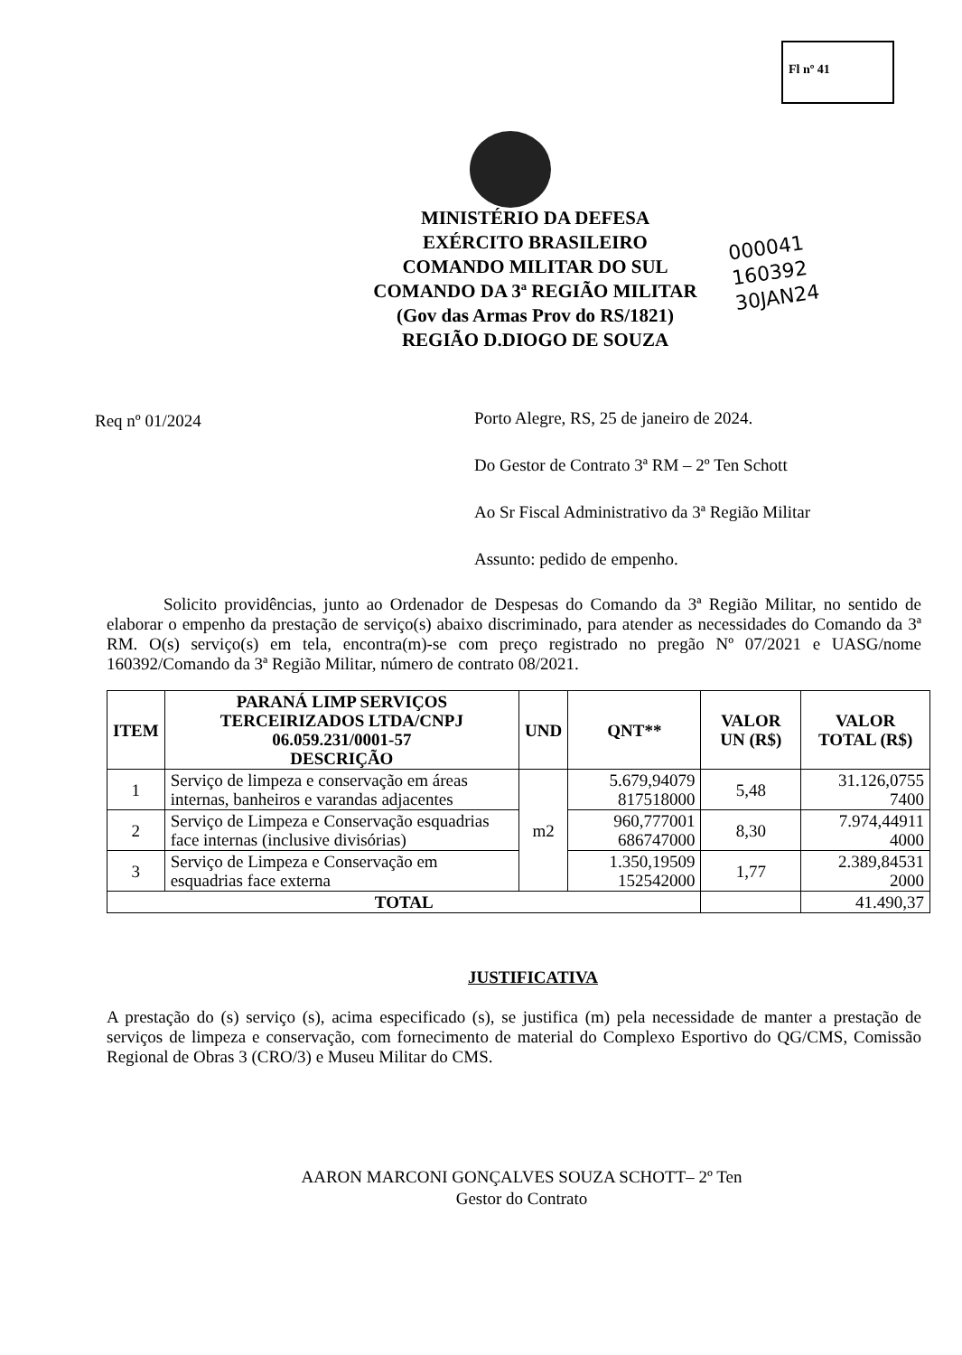Fl nº 41
MINISTÉRIO DA DEFESA
EXÉRCITO BRASILEIRO
COMANDO MILITAR DO SUL
COMANDO DA 3ª REGIÃO MILITAR
(Gov das Armas Prov do RS/1821)
REGIÃO D.DIOGO DE SOUZA
000041
160392
30JAN24
Req nº 01/2024
Porto Alegre, RS, 25 de janeiro de 2024.
Do Gestor de Contrato 3ª RM – 2º Ten Schott
Ao Sr Fiscal Administrativo da 3ª Região Militar
Assunto: pedido de empenho.
Solicito providências, junto ao Ordenador de Despesas do Comando da 3ª Região Militar, no sentido de elaborar o empenho da prestação de serviço(s) abaixo discriminado, para atender as necessidades do Comando da 3ª RM. O(s) serviço(s) em tela, encontra(m)-se com preço registrado no pregão Nº 07/2021 e UASG/nome 160392/Comando da 3ª Região Militar, número de contrato 08/2021.
| ITEM | PARANÁ LIMP SERVIÇOS TERCEIRIZADOS LTDA/CNPJ 06.059.231/0001-57 DESCRIÇÃO | UND | QNT** | VALOR UN (R$) | VALOR TOTAL (R$) |
| --- | --- | --- | --- | --- | --- |
| 1 | Serviço de limpeza e conservação em áreas internas, banheiros e varandas adjacentes | m2 | 5.679,94079 817518000 | 5,48 | 31.126,0755 7400 |
| 2 | Serviço de Limpeza e Conservação esquadrias face internas (inclusive divisórias) | | 960,777001 686747000 | 8,30 | 7.974,44911 4000 |
| 3 | Serviço de Limpeza e Conservação em esquadrias face externa | | 1.350,19509 152542000 | 1,77 | 2.389,84531 2000 |
| TOTAL | | | | | 41.490,37 |
JUSTIFICATIVA
A prestação do (s) serviço (s), acima especificado (s), se justifica (m) pela necessidade de manter a prestação de serviços de limpeza e conservação, com fornecimento de material do Complexo Esportivo do QG/CMS, Comissão Regional de Obras 3 (CRO/3) e Museu Militar do CMS.
AARON MARCONI GONÇALVES SOUZA SCHOTT– 2º Ten
Gestor do Contrato